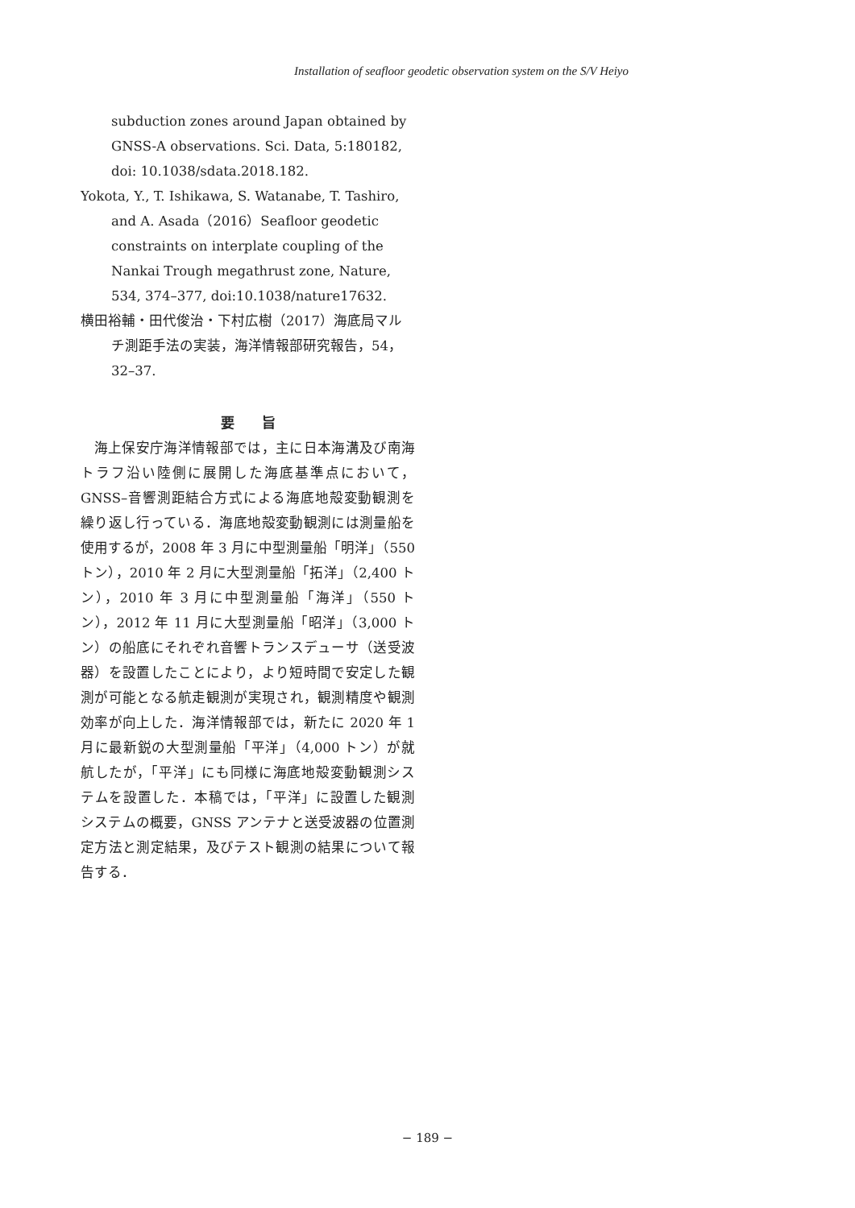Installation of seafloor geodetic observation system on the S/V Heiyo
subduction zones around Japan obtained by GNSS-A observations. Sci. Data, 5:180182, doi: 10.1038/sdata.2018.182.
Yokota, Y., T. Ishikawa, S. Watanabe, T. Tashiro, and A. Asada（2016）Seafloor geodetic constraints on interplate coupling of the Nankai Trough megathrust zone, Nature, 534, 374–377, doi:10.1038/nature17632.
横田裕輔・田代俊治・下村広樹（2017）海底局マルチ測距手法の実装，海洋情報部研究報告，54，32–37.
要　　旨
海上保安庁海洋情報部では，主に日本海溝及び南海トラフ沿い陸側に展開した海底基準点において，GNSS–音響測距結合方式による海底地殻変動観測を繰り返し行っている．海底地殻変動観測には測量船を使用するが，2008 年 3 月に中型測量船「明洋」（550 トン），2010 年 2 月に大型測量船「拓洋」（2,400 トン），2010 年 3 月に中型測量船「海洋」（550 トン），2012 年 11 月に大型測量船「昭洋」（3,000 トン）の船底にそれぞれ音響トランスデューサ（送受波器）を設置したことにより，より短時間で安定した観測が可能となる航走観測が実現され，観測精度や観測効率が向上した．海洋情報部では，新たに 2020 年 1 月に最新鋭の大型測量船「平洋」（4,000 トン）が就航したが，「平洋」にも同様に海底地殻変動観測システムを設置した．本稿では，「平洋」に設置した観測システムの概要，GNSS アンテナと送受波器の位置測定方法と測定結果，及びテスト観測の結果について報告する．
− 189 −